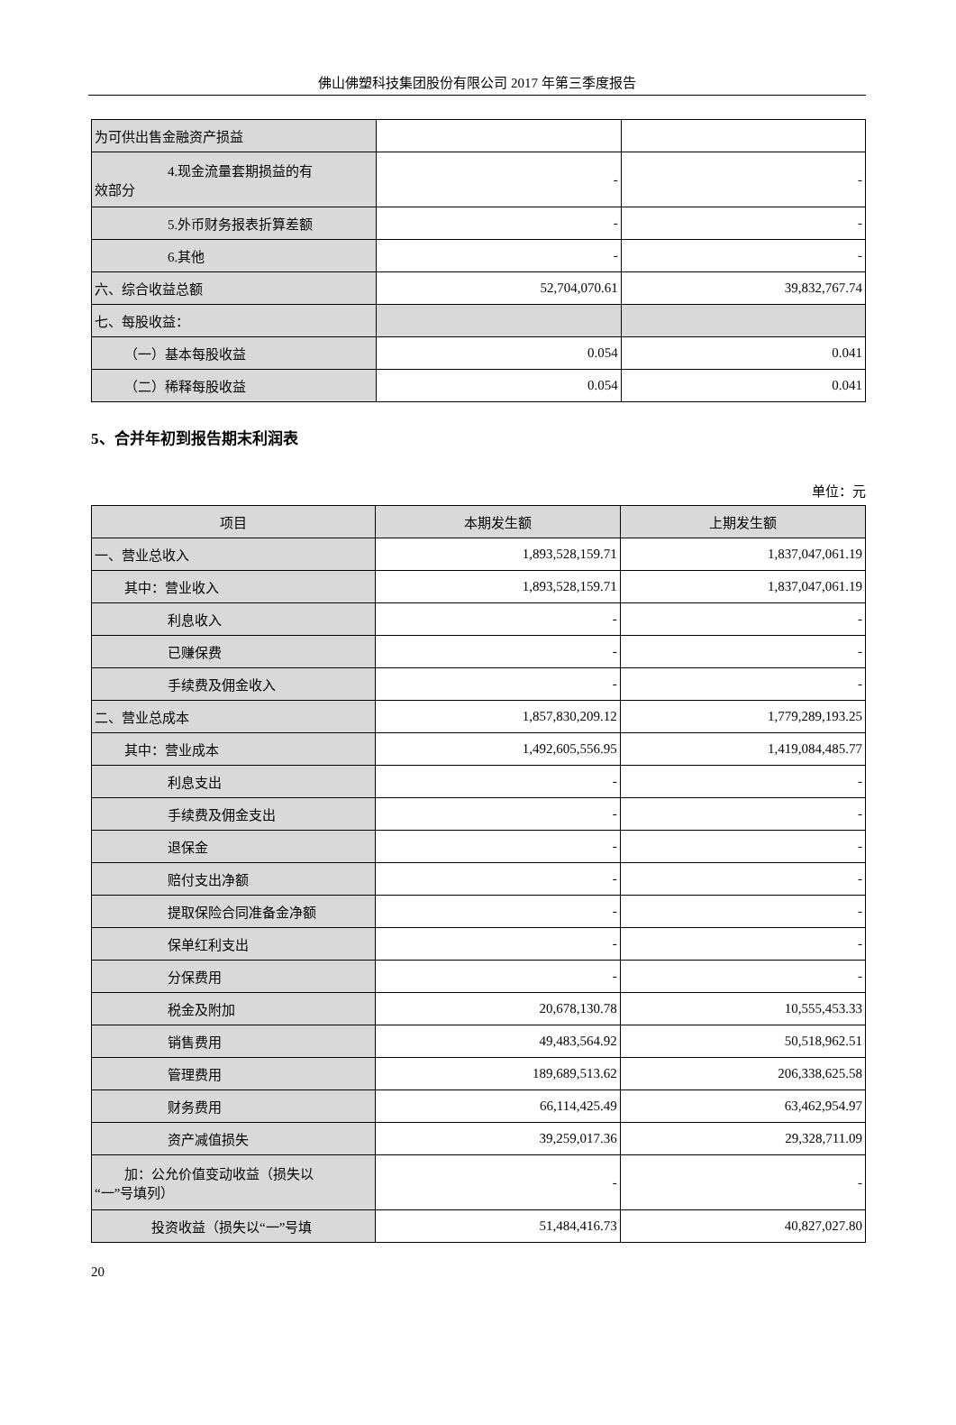佛山佛塑科技集团股份有限公司 2017 年第三季度报告
| 为可供出售金融资产损益 | | |
| 4.现金流量套期损益的有 效部分 | - | - |
| 5.外币财务报表折算差额 | - | - |
| 6.其他 | - | - |
| 六、综合收益总额 | 52,704,070.61 | 39,832,767.74 |
| 七、每股收益： | | |
| （一）基本每股收益 | 0.054 | 0.041 |
| （二）稀释每股收益 | 0.054 | 0.041 |
5、合并年初到报告期末利润表
单位：元
| 项目 | 本期发生额 | 上期发生额 |
| --- | --- | --- |
| 一、营业总收入 | 1,893,528,159.71 | 1,837,047,061.19 |
| 其中：营业收入 | 1,893,528,159.71 | 1,837,047,061.19 |
| 利息收入 | - | - |
| 已赚保费 | - | - |
| 手续费及佣金收入 | - | - |
| 二、营业总成本 | 1,857,830,209.12 | 1,779,289,193.25 |
| 其中：营业成本 | 1,492,605,556.95 | 1,419,084,485.77 |
| 利息支出 | - | - |
| 手续费及佣金支出 | - | - |
| 退保金 | - | - |
| 赔付支出净额 | - | - |
| 提取保险合同准备金净额 | - | - |
| 保单红利支出 | - | - |
| 分保费用 | - | - |
| 税金及附加 | 20,678,130.78 | 10,555,453.33 |
| 销售费用 | 49,483,564.92 | 50,518,962.51 |
| 管理费用 | 189,689,513.62 | 206,338,625.58 |
| 财务费用 | 66,114,425.49 | 63,462,954.97 |
| 资产减值损失 | 39,259,017.36 | 29,328,711.09 |
| 加：公允价值变动收益（损失以 “一”号填列） | - | - |
| 投资收益（损失以“一”号填 | 51,484,416.73 | 40,827,027.80 |
20